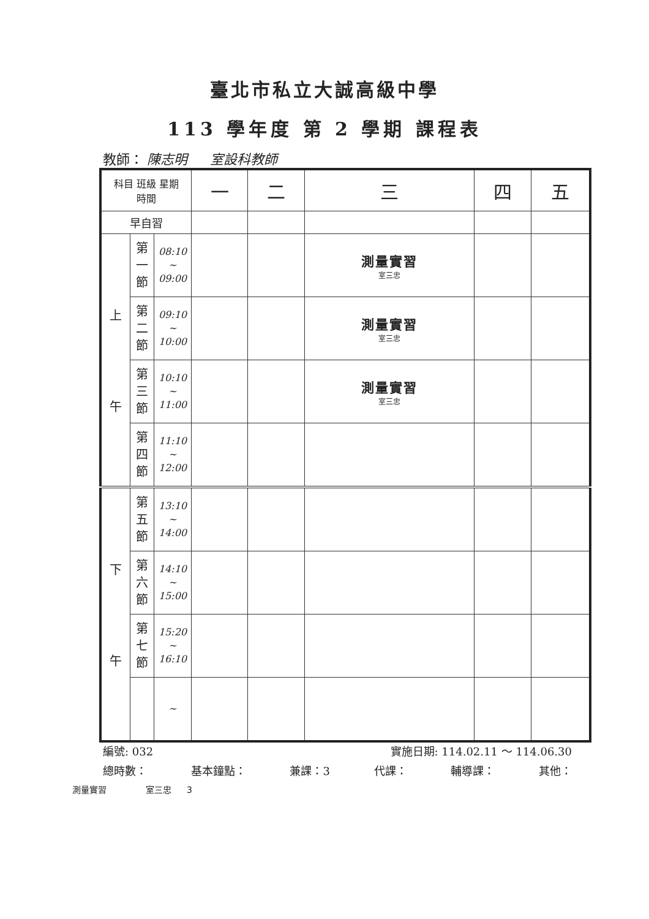臺北市私立大誠高級中學
113 學年度 第 2 學期 課程表
教師： 陳志明 室設科教師
| 科目 班級 星期 時間 | | | 一 | 二 | 三 | 四 | 五 |
| --- | --- | --- | --- | --- | --- | --- | --- |
| 早自習 | | | | | | | |
| 上 午 | 第 一 節 | 08:10 ~ 09:00 | | | 測量實習 室三忠 | | |
| | 第 二 節 | 09:10 ~ 10:00 | | | 測量實習 室三忠 | | |
| | 第 三 節 | 10:10 ~ 11:00 | | | 測量實習 室三忠 | | |
| | 第 四 節 | 11:10 ~ 12:00 | | | | | |
| 下 午 | 第 五 節 | 13:10 ~ 14:00 | | | | | |
| | 第 六 節 | 14:10 ~ 15:00 | | | | | |
| | 第 七 節 | 15:20 ~ 16:10 | | | | | |
| | | ~ | | | | | |
編號: 032 實施日期: 114.02.11 ～ 114.06.30
總時數： 基本鐘點： 兼課：3 代課： 輔導課： 其他：
測量實習 室三忠 3